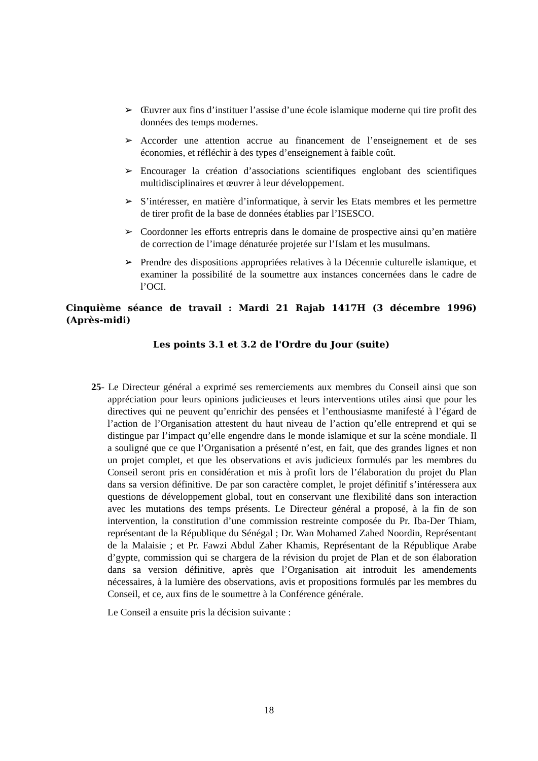➢ Œuvrer aux fins d’instituer l’assise d’une école islamique moderne qui tire profit des données des temps modernes.
➢ Accorder une attention accrue au financement de l’enseignement et de ses économies, et réfléchir à des types d’enseignement à faible coût.
➢ Encourager la création d’associations scientifiques englobant des scientifiques multidisciplinaires et œuvrer à leur développement.
➢ S’intéresser, en matière d’informatique, à servir les Etats membres et les permettre de tirer profit de la base de données établies par l’ISESCO.
➢ Coordonner les efforts entrepris dans le domaine de prospective ainsi qu’en matière de correction de l’image dénaturée projetée sur l’Islam et les musulmans.
➢ Prendre des dispositions appropriées relatives à la Décennie culturelle islamique, et examiner la possibilité de la soumettre aux instances concernées dans le cadre de l’OCI.
Cinquième séance de travail : Mardi 21 Rajab 1417H (3 décembre 1996) (Après-midi)
Les points 3.1 et 3.2 de l'Ordre du Jour (suite)
25- Le Directeur général a exprimé ses remerciements aux membres du Conseil ainsi que son appréciation pour leurs opinions judicieuses et leurs interventions utiles ainsi que pour les directives qui ne peuvent qu’enrichir des pensées et l’enthousiasme manifesté à l’égard de l’action de l’Organisation attestent du haut niveau de l’action qu’elle entreprend et qui se distingue par l’impact qu’elle engendre dans le monde islamique et sur la scène mondiale. Il a souligné que ce que l’Organisation a présenté n’est, en fait, que des grandes lignes et non un projet complet, et que les observations et avis judicieux formulés par les membres du Conseil seront pris en considération et mis à profit lors de l’élaboration du projet du Plan dans sa version définitive. De par son caractère complet, le projet définitif s’intéressera aux questions de développement global, tout en conservant une flexibilité dans son interaction avec les mutations des temps présents. Le Directeur général a proposé, à la fin de son intervention, la constitution d’une commission restreinte composée du Pr. Iba-Der Thiam, représentant de la République du Sénégal ; Dr. Wan Mohamed Zahed Noordin, Représentant de la Malaisie ; et Pr. Fawzi Abdul Zaher Khamis, Représentant de la République Arabe d’gypte, commission qui se chargera de la révision du projet de Plan et de son élaboration dans sa version définitive, après que l’Organisation ait introduit les amendements nécessaires, à la lumière des observations, avis et propositions formulés par les membres du Conseil, et ce, aux fins de le soumettre à la Conférence générale.
Le Conseil a ensuite pris la décision suivante :
18